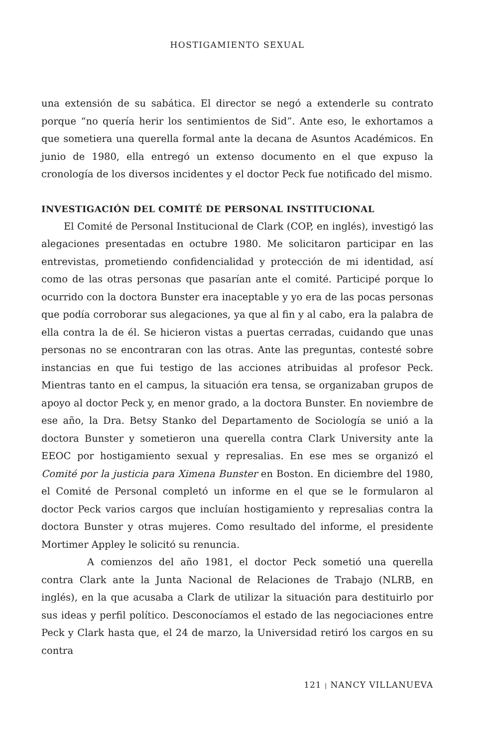HOSTIGAMIENTO SEXUAL
una extensión de su sabática. El director se negó a extenderle su contrato porque “no quería herir los sentimientos de Sid”. Ante eso, le exhortamos a que sometiera una querella formal ante la decana de Asuntos Académicos. En junio de 1980, ella entregó un extenso documento en el que expuso la cronología de los diversos incidentes y el doctor Peck fue notificado del mismo.
INVESTIGACIÓN DEL COMITÉ DE PERSONAL INSTITUCIONAL
El Comité de Personal Institucional de Clark (COP, en inglés), investigó las alegaciones presentadas en octubre 1980. Me solicitaron participar en las entrevistas, prometiendo confidencialidad y protección de mi identidad, así como de las otras personas que pasarían ante el comité. Participé porque lo ocurrido con la doctora Bunster era inaceptable y yo era de las pocas personas que podía corroborar sus alegaciones, ya que al fin y al cabo, era la palabra de ella contra la de él. Se hicieron vistas a puertas cerradas, cuidando que unas personas no se encontraran con las otras. Ante las preguntas, contesté sobre instancias en que fui testigo de las acciones atribuidas al profesor Peck. Mientras tanto en el campus, la situación era tensa, se organizaban grupos de apoyo al doctor Peck y, en menor grado, a la doctora Bunster. En noviembre de ese año, la Dra. Betsy Stanko del Departamento de Sociología se unió a la doctora Bunster y sometieron una querella contra Clark University ante la EEOC por hostigamiento sexual y represalias. En ese mes se organizó el Comité por la justicia para Ximena Bunster en Boston. En diciembre del 1980, el Comité de Personal completó un informe en el que se le formularon al doctor Peck varios cargos que incluían hostigamiento y represalias contra la doctora Bunster y otras mujeres. Como resultado del informe, el presidente Mortimer Appley le solicitó su renuncia.
A comienzos del año 1981, el doctor Peck sometió una querella contra Clark ante la Junta Nacional de Relaciones de Trabajo (NLRB, en inglés), en la que acusaba a Clark de utilizar la situación para destituirlo por sus ideas y perfil político. Desconocíamos el estado de las negociaciones entre Peck y Clark hasta que, el 24 de marzo, la Universidad retiró los cargos en su contra
121 | NANCY VILLANUEVA